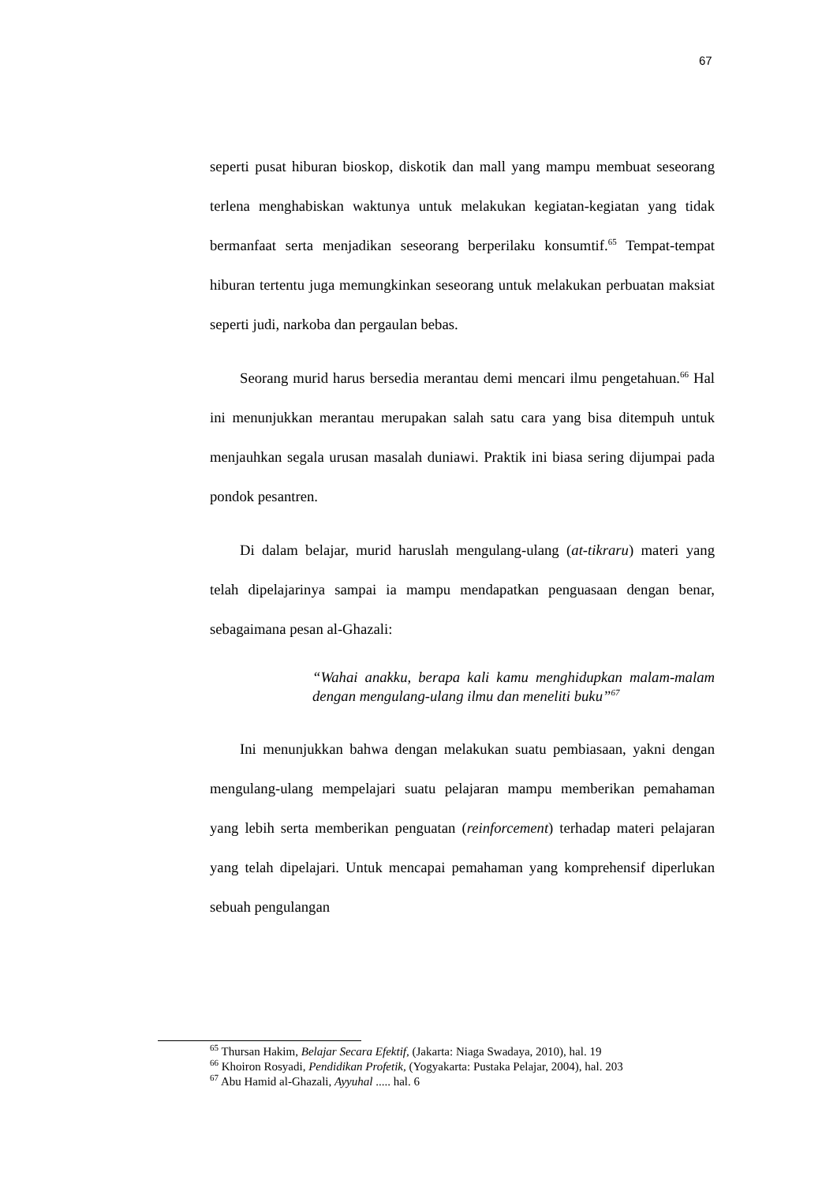67
seperti pusat hiburan bioskop, diskotik dan mall yang mampu membuat seseorang terlena menghabiskan waktunya untuk melakukan kegiatan-kegiatan yang tidak bermanfaat serta menjadikan seseorang berperilaku konsumtif.<sup>65</sup> Tempat-tempat hiburan tertentu juga memungkinkan seseorang untuk melakukan perbuatan maksiat seperti judi, narkoba dan pergaulan bebas.
Seorang murid harus bersedia merantau demi mencari ilmu pengetahuan.<sup>66</sup> Hal ini menunjukkan merantau merupakan salah satu cara yang bisa ditempuh untuk menjauhkan segala urusan masalah duniawi. Praktik ini biasa sering dijumpai pada pondok pesantren.
Di dalam belajar, murid haruslah mengulang-ulang (at-tikraru) materi yang telah dipelajarinya sampai ia mampu mendapatkan penguasaan dengan benar, sebagaimana pesan al-Ghazali:
“Wahai anakku, berapa kali kamu menghidupkan malam-malam dengan mengulang-ulang ilmu dan meneliti buku”<sup>67</sup>
Ini menunjukkan bahwa dengan melakukan suatu pembiasaan, yakni dengan mengulang-ulang mempelajari suatu pelajaran mampu memberikan pemahaman yang lebih serta memberikan penguatan (reinforcement) terhadap materi pelajaran yang telah dipelajari. Untuk mencapai pemahaman yang komprehensif diperlukan sebuah pengulangan
<sup>65</sup> Thursan Hakim, Belajar Secara Efektif, (Jakarta: Niaga Swadaya, 2010), hal. 19
<sup>66</sup> Khoiron Rosyadi, Pendidikan Profetik, (Yogyakarta: Pustaka Pelajar, 2004), hal. 203
<sup>67</sup> Abu Hamid al-Ghazali, Ayyuhal ..... hal. 6